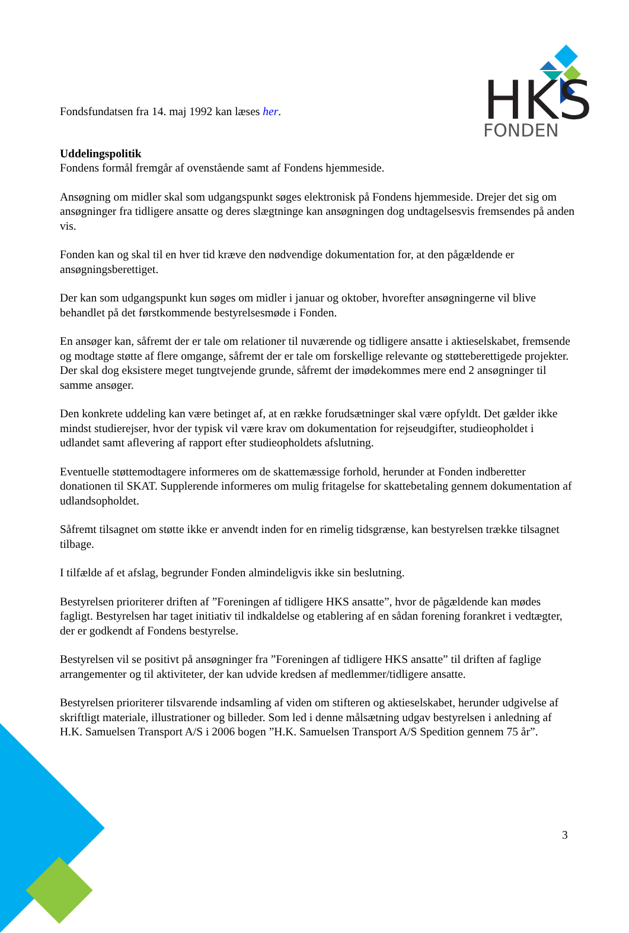HKS
FONDEN
Fondsfundatsen fra 14. maj 1992 kan læses her.
Uddelingspolitik
Fondens formål fremgår af ovenstående samt af Fondens hjemmeside.
Ansøgning om midler skal som udgangspunkt søges elektronisk på Fondens hjemmeside. Drejer det sig om ansøgninger fra tidligere ansatte og deres slægtninge kan ansøgningen dog undtagelsesvis fremsendes på anden vis.
Fonden kan og skal til en hver tid kræve den nødvendige dokumentation for, at den pågældende er ansøgningsberettiget.
Der kan som udgangspunkt kun søges om midler i januar og oktober, hvorefter ansøgningerne vil blive behandlet på det førstkommende bestyrelsesmøde i Fonden.
En ansøger kan, såfremt der er tale om relationer til nuværende og tidligere ansatte i aktieselskabet, fremsende og modtage støtte af flere omgange, såfremt der er tale om forskellige relevante og støtteberettigede projekter. Der skal dog eksistere meget tungtvejende grunde, såfremt der imødekommes mere end 2 ansøgninger til samme ansøger.
Den konkrete uddeling kan være betinget af, at en række forudsætninger skal være opfyldt. Det gælder ikke mindst studierejser, hvor der typisk vil være krav om dokumentation for rejseudgifter, studieopholdet i udlandet samt aflevering af rapport efter studieopholdets afslutning.
Eventuelle støttemodtagere informeres om de skattemæssige forhold, herunder at Fonden indberetter donationen til SKAT. Supplerende informeres om mulig fritagelse for skattebetaling gennem dokumentation af udlandsopholdet.
Såfremt tilsagnet om støtte ikke er anvendt inden for en rimelig tidsgrænse, kan bestyrelsen trække tilsagnet tilbage.
I tilfælde af et afslag, begrunder Fonden almindeligvis ikke sin beslutning.
Bestyrelsen prioriterer driften af ”Foreningen af tidligere HKS ansatte”, hvor de pågældende kan mødes fagligt. Bestyrelsen har taget initiativ til indkaldelse og etablering af en sådan forening forankret i vedtægter, der er godkendt af Fondens bestyrelse.
Bestyrelsen vil se positivt på ansøgninger fra ”Foreningen af tidligere HKS ansatte” til driften af faglige arrangementer og til aktiviteter, der kan udvide kredsen af medlemmer/tidligere ansatte.
Bestyrelsen prioriterer tilsvarende indsamling af viden om stifteren og aktieselskabet, herunder udgivelse af skriftligt materiale, illustrationer og billeder. Som led i denne målsætning udgav bestyrelsen i anledning af H.K. Samuelsen Transport A/S i 2006 bogen ”H.K. Samuelsen Transport A/S Spedition gennem 75 år”.
3